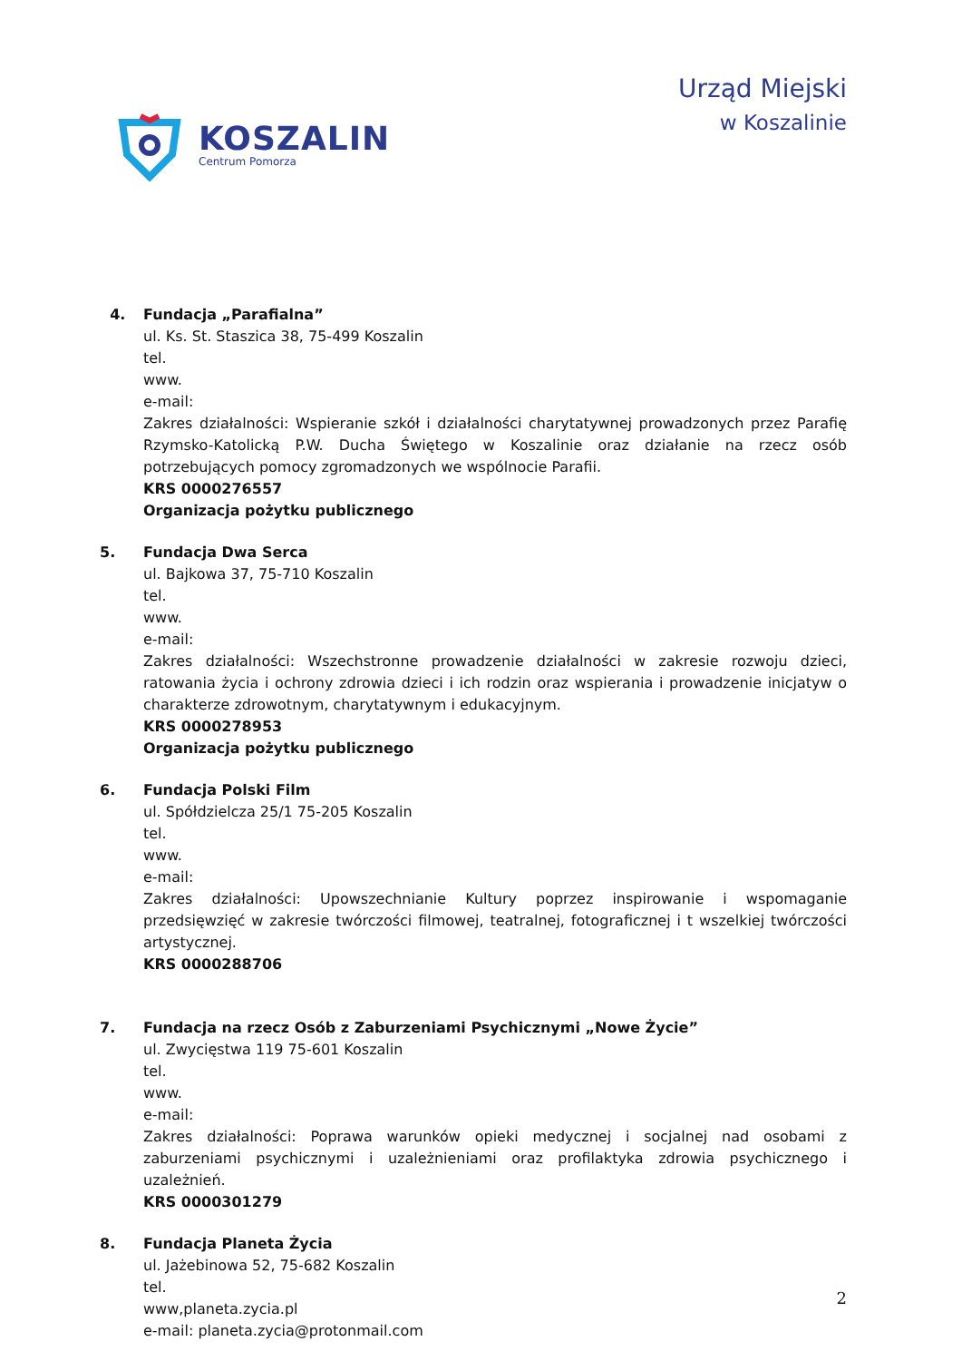KOSZALIN
Centrum Pomorza
Urząd Miejski
w Koszalinie
4. Fundacja „Parafialna”
ul. Ks. St. Staszica 38, 75-499 Koszalin
tel.
www.
e-mail:
Zakres działalności: Wspieranie szkół i działalności charytatywnej prowadzonych przez Parafię Rzymsko-Katolicką P.W. Ducha Świętego w Koszalinie oraz działanie na rzecz osób potrzebujących pomocy zgromadzonych we wspólnocie Parafii.
KRS 0000276557
Organizacja pożytku publicznego
5. Fundacja Dwa Serca
ul. Bajkowa 37, 75-710 Koszalin
tel.
www.
e-mail:
Zakres działalności: Wszechstronne prowadzenie działalności w zakresie rozwoju dzieci, ratowania życia i ochrony zdrowia dzieci i ich rodzin oraz wspierania i prowadzenie inicjatyw o charakterze zdrowotnym, charytatywnym i edukacyjnym.
KRS 0000278953
Organizacja pożytku publicznego
6. Fundacja Polski Film
ul. Spółdzielcza 25/1 75-205 Koszalin
tel.
www.
e-mail:
Zakres działalności: Upowszechnianie Kultury poprzez inspirowanie i wspomaganie przedsięwzięć w zakresie twórczości filmowej, teatralnej, fotograficznej i t wszelkiej twórczości artystycznej.
KRS 0000288706
7. Fundacja na rzecz Osób z Zaburzeniami Psychicznymi „Nowe Życie”
ul. Zwycięstwa 119 75-601 Koszalin
tel.
www.
e-mail:
Zakres działalności: Poprawa warunków opieki medycznej i socjalnej nad osobami z zaburzeniami psychicznymi i uzależnieniami oraz profilaktyka zdrowia psychicznego i uzależnień.
KRS 0000301279
8. Fundacja Planeta Życia
ul. Jażebinowa 52, 75-682 Koszalin
tel.
www,planeta.zycia.pl
e-mail: planeta.zycia@protonmail.com
2